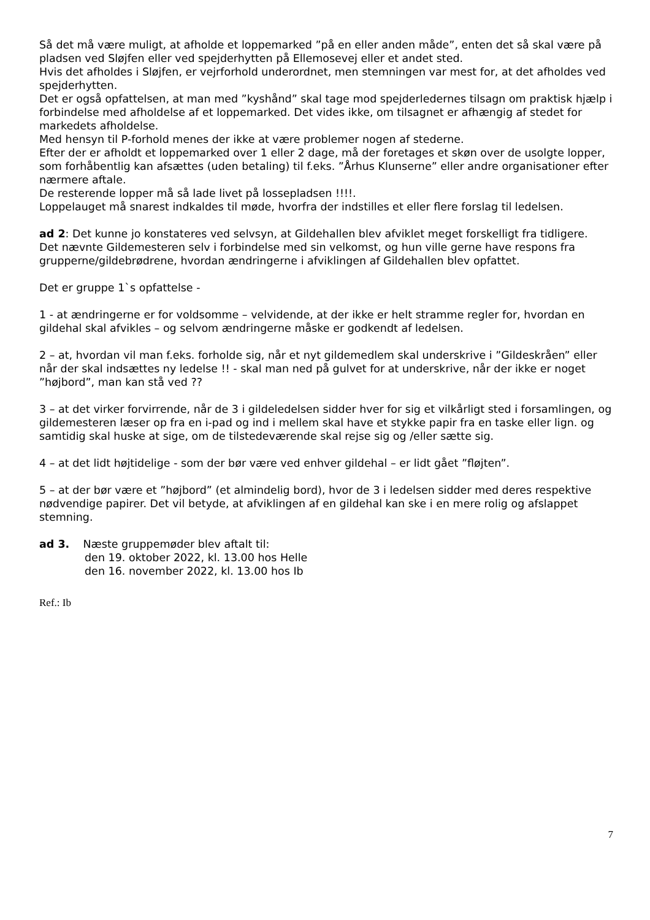Så det må være muligt, at afholde et loppemarked ”på en eller anden måde”, enten det så skal være på pladsen ved Sløjfen eller ved spejderhytten på Ellemosevej eller et andet sted.
Hvis det afholdes i Sløjfen, er vejrforhold underordnet, men stemningen var mest for, at det afholdes ved spejderhytten.
Det er også opfattelsen, at man med ”kyshånd” skal tage mod spejderledernes tilsagn om praktisk hjælp i forbindelse med afholdelse af et loppemarked. Det vides ikke, om tilsagnet er afhængig af stedet for markedets afholdelse.
Med hensyn til P-forhold menes der ikke at være problemer nogen af stederne.
Efter der er afholdt et loppemarked over 1 eller 2 dage, må der foretages et skøn over de usolgte lopper, som forhåbentlig kan afsættes (uden betaling) til f.eks. ”Århus Klunserne” eller andre organisationer efter nærmere aftale.
De resterende lopper må så lade livet på lossepladsen !!!!.
Loppelauget må snarest indkaldes til møde, hvorfra der indstilles et eller flere forslag til ledelsen.
ad 2: Det kunne jo konstateres ved selvsyn, at Gildehallen blev afviklet meget forskelligt fra tidligere.
Det nævnte Gildemesteren selv i forbindelse med sin velkomst, og hun ville gerne have respons fra grupperne/gildebrødrene, hvordan ændringerne i afviklingen af Gildehallen blev opfattet.
Det er gruppe 1`s opfattelse -
1 - at ændringerne er for voldsomme – velvidende, at der ikke er helt stramme regler for, hvordan en gildehal skal afvikles – og selvom ændringerne måske er godkendt af ledelsen.
2 – at, hvordan vil man f.eks. forholde sig, når et nyt gildemedlem skal underskrive i ”Gildeskråen” eller når der skal indsættes ny ledelse !! - skal man ned på gulvet for at underskrive, når der ikke er noget ”højbord”, man kan stå ved ??
3 – at det virker forvirrende, når de 3 i gildeledelsen sidder hver for sig et vilkårligt sted i forsamlingen, og gildemesteren læser op fra en i-pad og ind i mellem skal have et stykke papir fra en taske eller lign. og samtidig skal huske at sige, om de tilstedeværende skal rejse sig og /eller sætte sig.
4 – at det lidt højtidelige - som der bør være ved enhver gildehal – er lidt gået ”fløjten”.
5 – at der bør være et ”højbord” (et almindelig bord), hvor de 3 i ledelsen sidder med deres respektive nødvendige papirer. Det vil betyde, at afviklingen af en gildehal kan ske i en mere rolig og afslappet stemning.
ad 3. Næste gruppemøder blev aftalt til:
den 19. oktober 2022, kl. 13.00 hos Helle
den 16. november 2022, kl. 13.00 hos Ib
Ref.: Ib
7